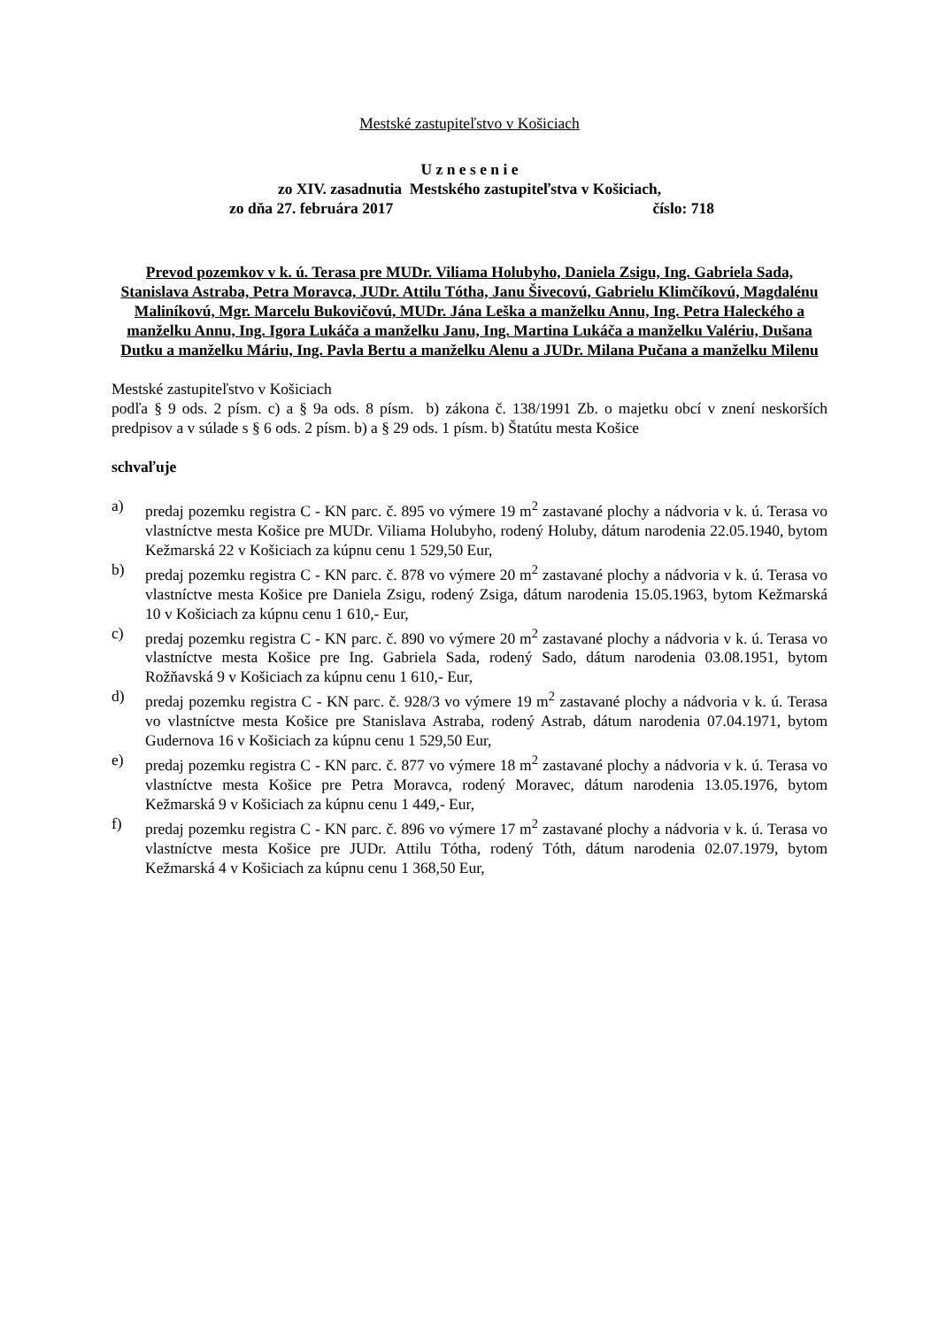Mestské zastupiteľstvo v Košiciach
U z n e s e n i e
zo XIV. zasadnutia Mestského zastupiteľstva v Košiciach,
zo dňa 27. februára 2017 číslo: 718
Prevod pozemkov v k. ú. Terasa pre MUDr. Viliama Holubyho, Daniela Zsigu, Ing. Gabriela Sada, Stanislava Astraba, Petra Moravca, JUDr. Attilu Tótha, Janu Šivecovú, Gabrielu Klimčíkovú, Magdalénu Maliníkovú, Mgr. Marcelu Bukovičovú, MUDr. Jána Leška a manželku Annu, Ing. Petra Haleckého a manželku Annu, Ing. Igora Lukáča a manželku Janu, Ing. Martina Lukáča a manželku Valériu, Dušana Dutku a manželku Máriu, Ing. Pavla Bertu a manželku Alenu a JUDr. Milana Pučana a manželku Milenu
Mestské zastupiteľstvo v Košiciach
podľa § 9 ods. 2 písm. c) a § 9a ods. 8 písm. b) zákona č. 138/1991 Zb. o majetku obcí v znení neskorších predpisov a v súlade s § 6 ods. 2 písm. b) a § 29 ods. 1 písm. b) Štatútu mesta Košice
schvaľuje
a) predaj pozemku registra C - KN parc. č. 895 vo výmere 19 m<sup>2</sup> zastavané plochy a nádvoria v k. ú. Terasa vo vlastníctve mesta Košice pre MUDr. Viliama Holubyho, rodený Holuby, dátum narodenia 22.05.1940, bytom Kežmarská 22 v Košiciach za kúpnu cenu 1 529,50 Eur,
b) predaj pozemku registra C - KN parc. č. 878 vo výmere 20 m<sup>2</sup> zastavané plochy a nádvoria v k. ú. Terasa vo vlastníctve mesta Košice pre Daniela Zsigu, rodený Zsiga, dátum narodenia 15.05.1963, bytom Kežmarská 10 v Košiciach za kúpnu cenu 1 610,- Eur,
c) predaj pozemku registra C - KN parc. č. 890 vo výmere 20 m<sup>2</sup> zastavané plochy a nádvoria v k. ú. Terasa vo vlastníctve mesta Košice pre Ing. Gabriela Sada, rodený Sado, dátum narodenia 03.08.1951, bytom Rožňavská 9 v Košiciach za kúpnu cenu 1 610,- Eur,
d) predaj pozemku registra C - KN parc. č. 928/3 vo výmere 19 m<sup>2</sup> zastavané plochy a nádvoria v k. ú. Terasa vo vlastníctve mesta Košice pre Stanislava Astraba, rodený Astrab, dátum narodenia 07.04.1971, bytom Gudernova 16 v Košiciach za kúpnu cenu 1 529,50 Eur,
e) predaj pozemku registra C - KN parc. č. 877 vo výmere 18 m<sup>2</sup> zastavané plochy a nádvoria v k. ú. Terasa vo vlastníctve mesta Košice pre Petra Moravca, rodený Moravec, dátum narodenia 13.05.1976, bytom Kežmarská 9 v Košiciach za kúpnu cenu 1 449,- Eur,
f) predaj pozemku registra C - KN parc. č. 896 vo výmere 17 m<sup>2</sup> zastavané plochy a nádvoria v k. ú. Terasa vo vlastníctve mesta Košice pre JUDr. Attilu Tótha, rodený Tóth, dátum narodenia 02.07.1979, bytom Kežmarská 4 v Košiciach za kúpnu cenu 1 368,50 Eur,